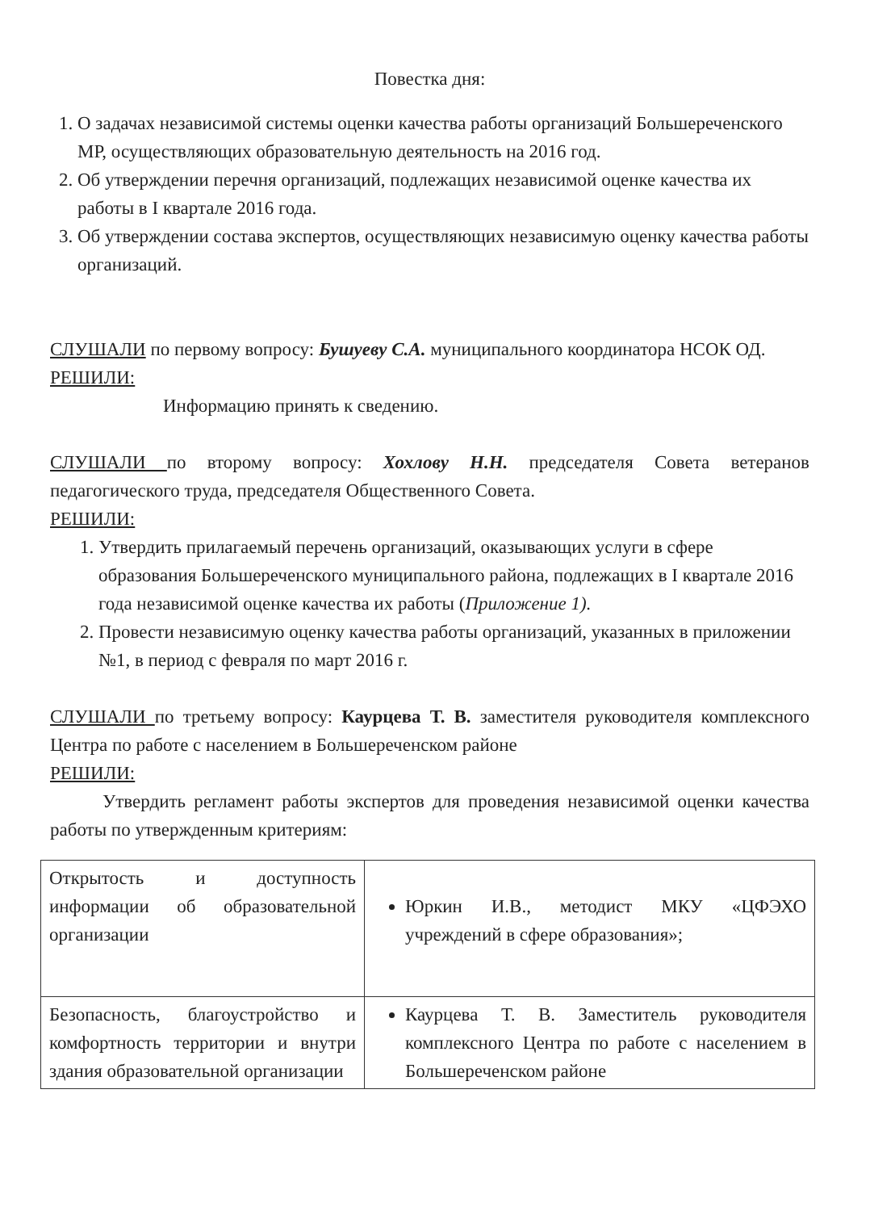Повестка дня:
1. О задачах независимой системы оценки качества работы организаций Большереченского МР, осуществляющих образовательную деятельность на 2016 год.
2. Об утверждении перечня организаций, подлежащих независимой оценке качества их работы в I квартале 2016 года.
3. Об утверждении состава экспертов, осуществляющих независимую оценку качества работы организаций.
СЛУШАЛИ по первому вопросу: Бушуеву С.А. муниципального координатора НСОК ОД.
РЕШИЛИ:
Информацию принять к сведению.
СЛУШАЛИ по второму вопросу: Хохлову Н.Н. председателя Совета ветеранов педагогического труда, председателя Общественного Совета.
РЕШИЛИ:
1. Утвердить прилагаемый перечень организаций, оказывающих услуги в сфере образования Большереченского муниципального района, подлежащих в I квартале 2016 года независимой оценке качества их работы (Приложение 1).
2. Провести независимую оценку качества работы организаций, указанных в приложении №1, в период с февраля по март 2016 г.
СЛУШАЛИ по третьему вопросу: Каурцева Т. В. заместителя руководителя комплексного Центра по работе с населением в Большереченском районе
РЕШИЛИ:
Утвердить регламент работы экспертов для проведения независимой оценки качества работы по утвержденным критериям:
| Открытость и доступность информации об образовательной организации | Юркин И.В., методист МКУ «ЦФЭХО учреждений в сфере образования»; |
| Безопасность, благоустройство и комфортность территории и внутри здания образовательной организации | Каурцева Т. В. Заместитель руководителя комплексного Центра по работе с населением в Большереченском районе |